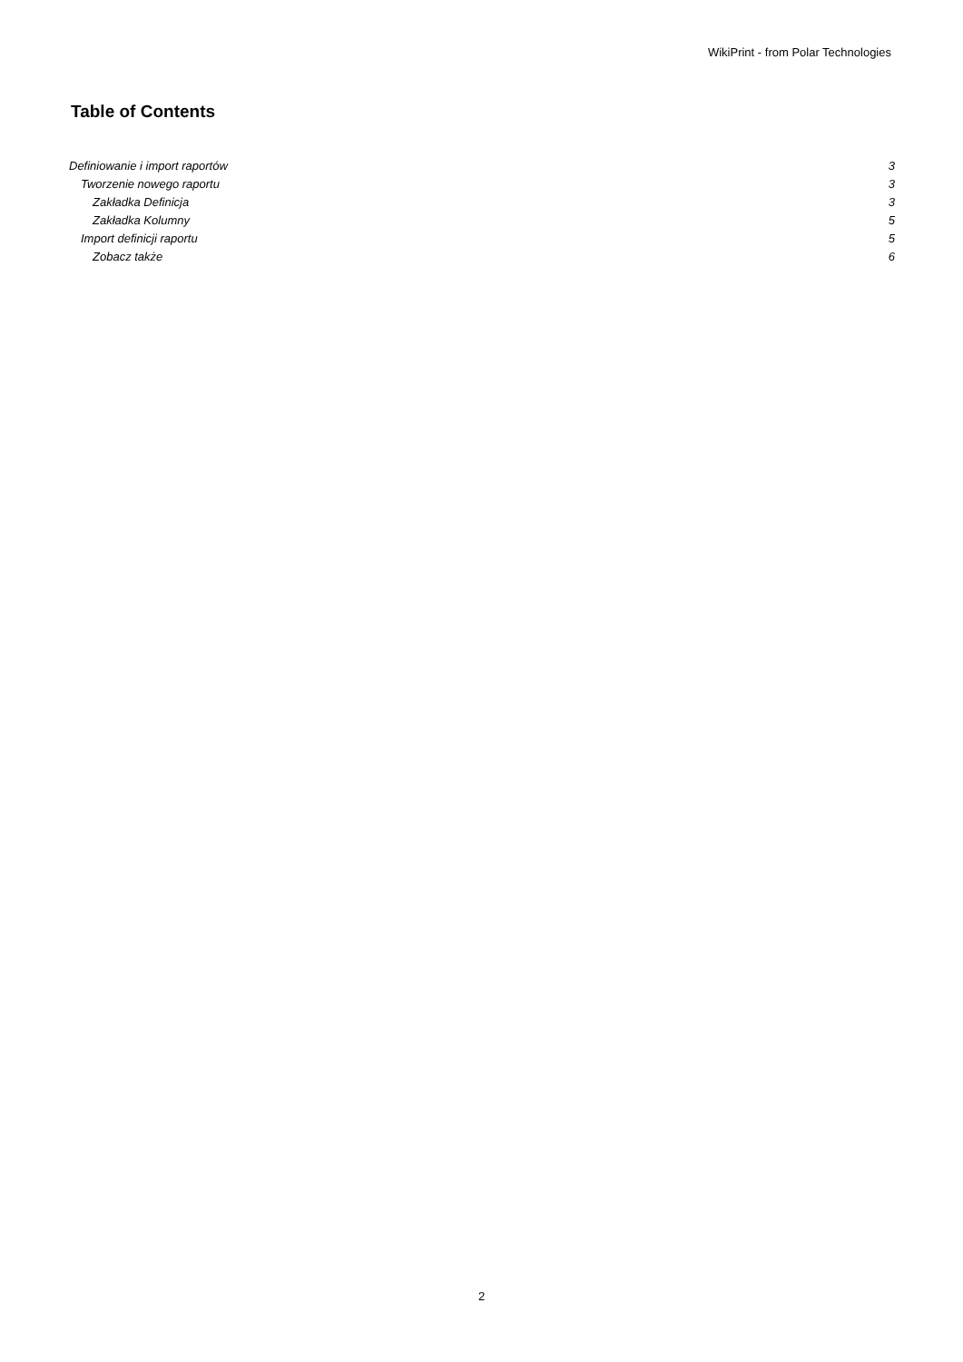WikiPrint - from Polar Technologies
Table of Contents
| Definiowanie i import raportów | 3 |
| Tworzenie nowego raportu | 3 |
| Zakładka Definicja | 3 |
| Zakładka Kolumny | 5 |
| Import definicji raportu | 5 |
| Zobacz także | 6 |
2